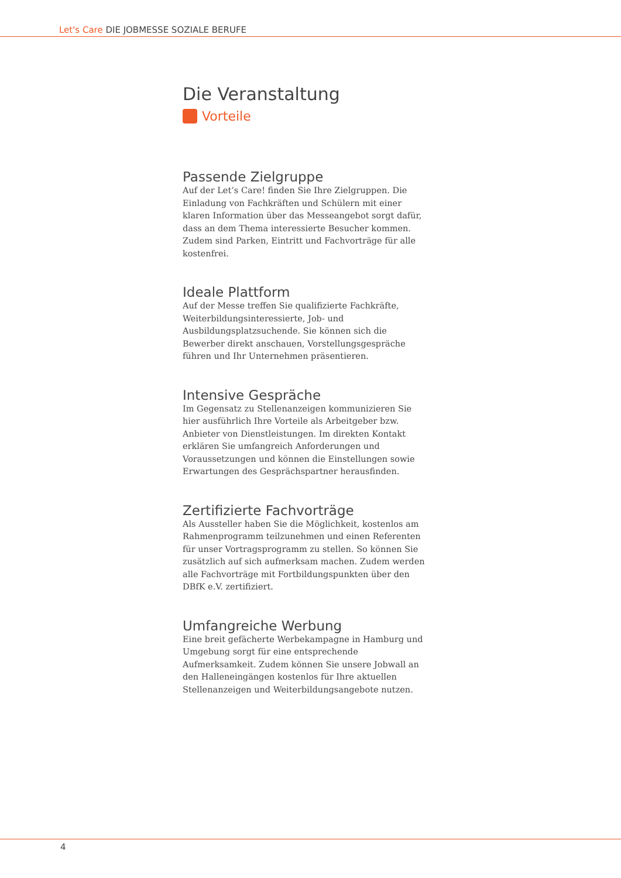Let's Care DIE JOBMESSE SOZIALE BERUFE
Die Veranstaltung
Vorteile
Passende Zielgruppe
Auf der Let’s Care! finden Sie Ihre Zielgruppen. Die Einladung von Fachkräften und Schülern mit einer klaren Information über das Messeangebot sorgt dafür, dass an dem Thema interessierte Besucher kommen. Zudem sind Parken, Eintritt und Fachvorträge für alle kostenfrei.
Ideale Plattform
Auf der Messe treffen Sie qualifizierte Fachkräfte, Weiterbildungsinteressierte, Job- und Ausbildungsplatzsuchende. Sie können sich die Bewerber direkt anschauen, Vorstellungsgespräche führen und Ihr Unternehmen präsentieren.
Intensive Gespräche
Im Gegensatz zu Stellenanzeigen kommunizieren Sie hier ausführlich Ihre Vorteile als Arbeitgeber bzw. Anbieter von Dienstleistungen. Im direkten Kontakt erklären Sie umfangreich Anforderungen und Voraussetzungen und können die Einstellungen sowie Erwartungen des Gesprächspartner herausfinden.
Zertifizierte Fachvorträge
Als Aussteller haben Sie die Möglichkeit, kostenlos am Rahmenprogramm teilzunehmen und einen Referenten für unser Vortragsprogramm zu stellen. So können Sie zusätzlich auf sich aufmerksam machen. Zudem werden alle Fachvorträge mit Fortbildungspunkten über den DBfK e.V. zertifiziert.
Umfangreiche Werbung
Eine breit gefächerte Werbekampagne in Hamburg und Umgebung sorgt für eine entsprechende Aufmerksamkeit. Zudem können Sie unsere Jobwall an den Halleneingängen kostenlos für Ihre aktuellen Stellenanzeigen und Weiterbildungsangebote nutzen.
4